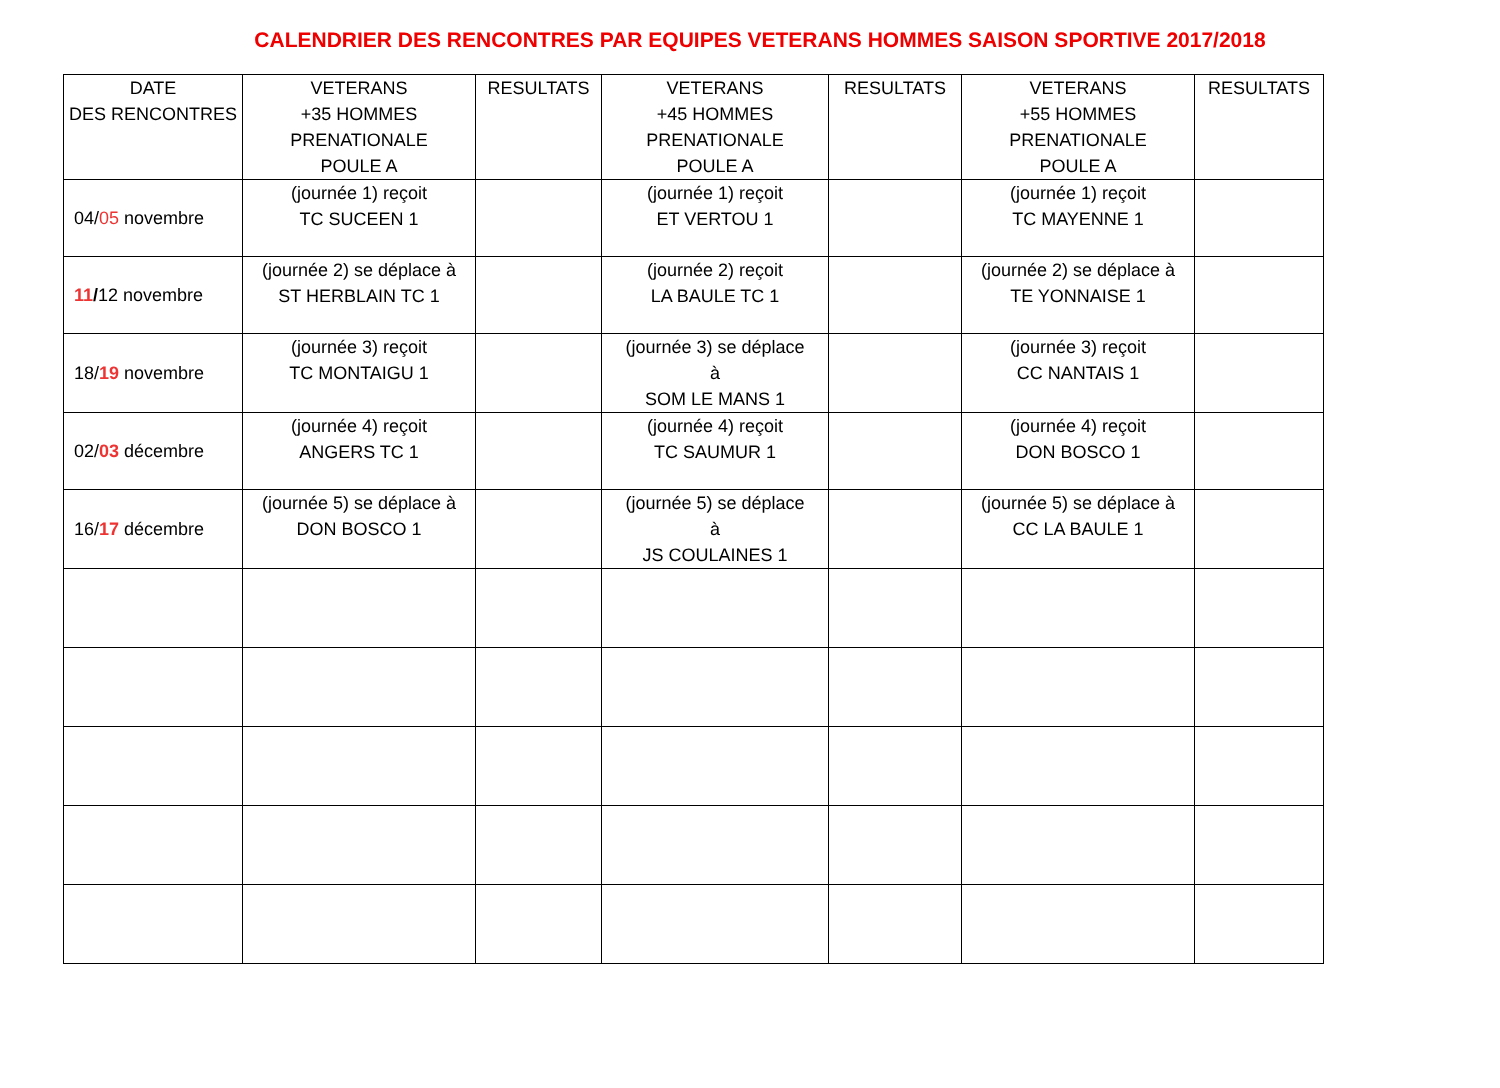CALENDRIER DES RENCONTRES PAR EQUIPES VETERANS HOMMES SAISON SPORTIVE 2017/2018
| DATE DES RENCONTRES | VETERANS +35 HOMMES PRENATIONALE POULE A | RESULTATS | VETERANS +45 HOMMES PRENATIONALE POULE A | RESULTATS | VETERANS +55 HOMMES PRENATIONALE POULE A | RESULTATS |
| --- | --- | --- | --- | --- | --- | --- |
| 04/ 05 novembre | (journée 1) reçoit TC SUCEEN 1 | | (journée 1) reçoit ET VERTOU 1 | | (journée 1) reçoit TC MAYENNE 1 | |
| 11 / 12 novembre | (journée 2) se déplace à ST HERBLAIN TC 1 | | (journée 2) reçoit LA BAULE TC 1 | | (journée 2) se déplace à TE YONNAISE 1 | |
| 18/ 19 novembre | (journée 3) reçoit TC MONTAIGU 1 | | (journée 3) se déplace à SOM LE MANS 1 | | (journée 3) reçoit CC NANTAIS 1 | |
| 02/ 03 décembre | (journée 4) reçoit ANGERS TC 1 | | (journée 4) reçoit TC SAUMUR 1 | | (journée 4) reçoit DON BOSCO 1 | |
| 16/ 17 décembre | (journée 5) se déplace à DON BOSCO 1 | | (journée 5) se déplace à JS COULAINES 1 | | (journée 5) se déplace à CC LA BAULE 1 | |